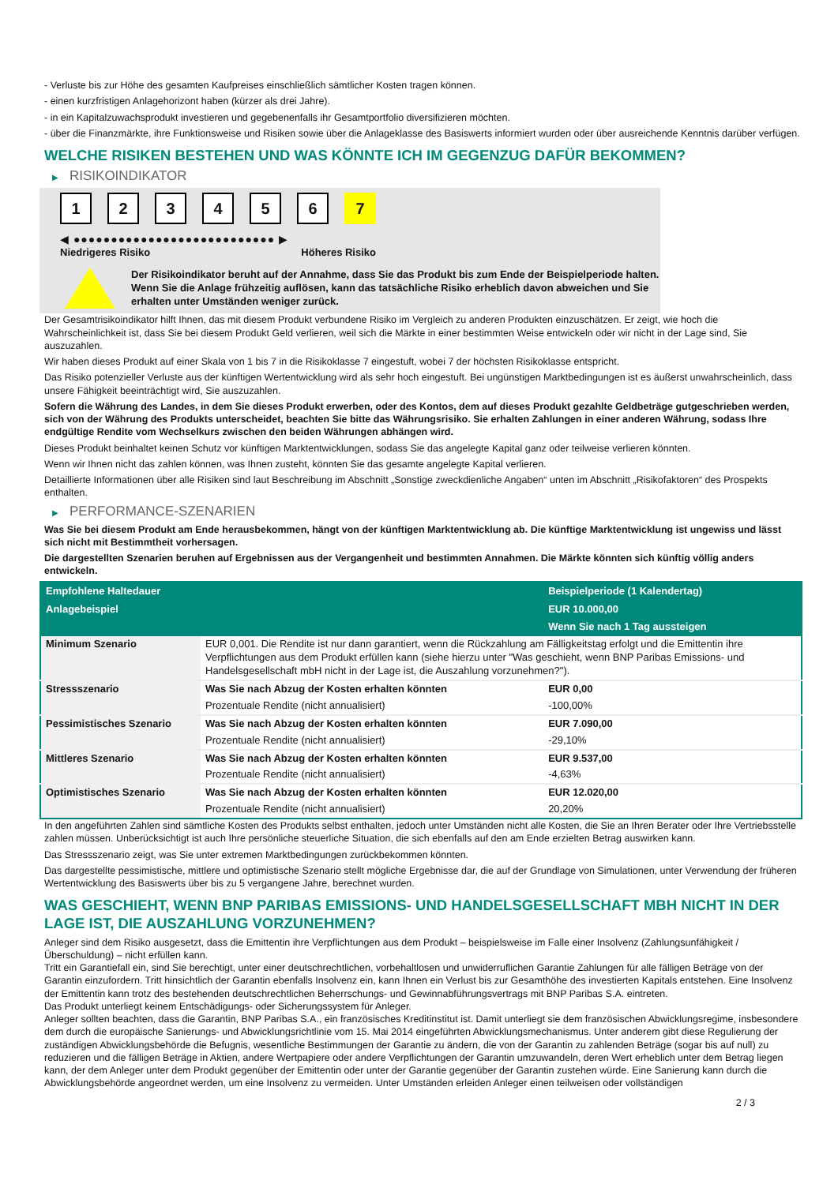- Verluste bis zur Höhe des gesamten Kaufpreises einschließlich sämtlicher Kosten tragen können.
- einen kurzfristigen Anlagehorizont haben (kürzer als drei Jahre).
- in ein Kapitalzuwachsprodukt investieren und gegebenenfalls ihr Gesamtportfolio diversifizieren möchten.
- über die Finanzmärkte, ihre Funktionsweise und Risiken sowie über die Anlageklasse des Basiswerts informiert wurden oder über ausreichende Kenntnis darüber verfügen.
WELCHE RISIKEN BESTEHEN UND WAS KÖNNTE ICH IM GEGENZUG DAFÜR BEKOMMEN?
▶ RISIKOINDIKATOR
1 2 3 4 5 6 7
◀ ●●●●●●●●●●●●●●●●●●●●●●●●●●● ▶
Niedrigeres Risiko Höheres Risiko
Der Risikoindikator beruht auf der Annahme, dass Sie das Produkt bis zum Ende der Beispielperiode halten.
Wenn Sie die Anlage frühzeitig auflösen, kann das tatsächliche Risiko erheblich davon abweichen und Sie erhalten unter Umständen weniger zurück.
Der Gesamtrisikoindikator hilft Ihnen, das mit diesem Produkt verbundene Risiko im Vergleich zu anderen Produkten einzuschätzen. Er zeigt, wie hoch die Wahrscheinlichkeit ist, dass Sie bei diesem Produkt Geld verlieren, weil sich die Märkte in einer bestimmten Weise entwickeln oder wir nicht in der Lage sind, Sie auszuzahlen.
Wir haben dieses Produkt auf einer Skala von 1 bis 7 in die Risikoklasse 7 eingestuft, wobei 7 der höchsten Risikoklasse entspricht.
Das Risiko potenzieller Verluste aus der künftigen Wertentwicklung wird als sehr hoch eingestuft. Bei ungünstigen Marktbedingungen ist es äußerst unwahrscheinlich, dass unsere Fähigkeit beeinträchtigt wird, Sie auszuzahlen.
Sofern die Währung des Landes, in dem Sie dieses Produkt erwerben, oder des Kontos, dem auf dieses Produkt gezahlte Geldbeträge gutgeschrieben werden, sich von der Währung des Produkts unterscheidet, beachten Sie bitte das Währungsrisiko. Sie erhalten Zahlungen in einer anderen Währung, sodass Ihre endgültige Rendite vom Wechselkurs zwischen den beiden Währungen abhängen wird.
Dieses Produkt beinhaltet keinen Schutz vor künftigen Marktentwicklungen, sodass Sie das angelegte Kapital ganz oder teilweise verlieren könnten.
Wenn wir Ihnen nicht das zahlen können, was Ihnen zusteht, könnten Sie das gesamte angelegte Kapital verlieren.
Detaillierte Informationen über alle Risiken sind laut Beschreibung im Abschnitt „Sonstige zweckdienliche Angaben“ unten im Abschnitt „Risikofaktoren“ des Prospekts enthalten.
▶ PERFORMANCE-SZENARIEN
Was Sie bei diesem Produkt am Ende herausbekommen, hängt von der künftigen Marktentwicklung ab. Die künftige Marktentwicklung ist ungewiss und lässt sich nicht mit Bestimmtheit vorhersagen.
Die dargestellten Szenarien beruhen auf Ergebnissen aus der Vergangenheit und bestimmten Annahmen. Die Märkte könnten sich künftig völlig anders entwickeln.
| Empfohlene Haltedauer | | Beispielperiode (1 Kalendertag) |
| --- | --- | --- |
| Anlagebeispiel | | EUR 10.000,00 |
| | | Wenn Sie nach 1 Tag aussteigen |
| Minimum Szenario | EUR 0,001. Die Rendite ist nur dann garantiert, wenn die Rückzahlung am Fälligkeitstag erfolgt und die Emittentin ihre Verpflichtungen aus dem Produkt erfüllen kann (siehe hierzu unter "Was geschieht, wenn BNP Paribas Emissions- und Handelsgesellschaft mbH nicht in der Lage ist, die Auszahlung vorzunehmen?"). | |
| Stressszenario | Was Sie nach Abzug der Kosten erhalten könnten | EUR 0,00 |
| | Prozentuale Rendite (nicht annualisiert) | -100,00% |
| Pessimistisches Szenario | Was Sie nach Abzug der Kosten erhalten könnten | EUR 7.090,00 |
| | Prozentuale Rendite (nicht annualisiert) | -29,10% |
| Mittleres Szenario | Was Sie nach Abzug der Kosten erhalten könnten | EUR 9.537,00 |
| | Prozentuale Rendite (nicht annualisiert) | -4,63% |
| Optimistisches Szenario | Was Sie nach Abzug der Kosten erhalten könnten | EUR 12.020,00 |
| | Prozentuale Rendite (nicht annualisiert) | 20,20% |
In den angeführten Zahlen sind sämtliche Kosten des Produkts selbst enthalten, jedoch unter Umständen nicht alle Kosten, die Sie an Ihren Berater oder Ihre Vertriebsstelle zahlen müssen. Unberücksichtigt ist auch Ihre persönliche steuerliche Situation, die sich ebenfalls auf den am Ende erzielten Betrag auswirken kann.
Das Stressszenario zeigt, was Sie unter extremen Marktbedingungen zurückbekommen könnten.
Das dargestellte pessimistische, mittlere und optimistische Szenario stellt mögliche Ergebnisse dar, die auf der Grundlage von Simulationen, unter Verwendung der früheren Wertentwicklung des Basiswerts über bis zu 5 vergangene Jahre, berechnet wurden.
WAS GESCHIEHT, WENN BNP PARIBAS EMISSIONS- UND HANDELSGESELLSCHAFT MBH NICHT IN DER LAGE IST, DIE AUSZAHLUNG VORZUNEHMEN?
Anleger sind dem Risiko ausgesetzt, dass die Emittentin ihre Verpflichtungen aus dem Produkt – beispielsweise im Falle einer Insolvenz (Zahlungsunfähigkeit / Überschuldung) – nicht erfüllen kann.
Tritt ein Garantiefall ein, sind Sie berechtigt, unter einer deutschrechtlichen, vorbehaltlosen und unwiderruflichen Garantie Zahlungen für alle fälligen Beträge von der Garantin einzufordern. Tritt hinsichtlich der Garantin ebenfalls Insolvenz ein, kann Ihnen ein Verlust bis zur Gesamthöhe des investierten Kapitals entstehen. Eine Insolvenz der Emittentin kann trotz des bestehenden deutschrechtlichen Beherrschungs- und Gewinnabführungsvertrags mit BNP Paribas S.A. eintreten.
Das Produkt unterliegt keinem Entschädigungs- oder Sicherungssystem für Anleger.
Anleger sollten beachten, dass die Garantin, BNP Paribas S.A., ein französisches Kreditinstitut ist. Damit unterliegt sie dem französischen Abwicklungsregime, insbesondere dem durch die europäische Sanierungs- und Abwicklungsrichtlinie vom 15. Mai 2014 eingeführten Abwicklungsmechanismus. Unter anderem gibt diese Regulierung der zuständigen Abwicklungsbehörde die Befugnis, wesentliche Bestimmungen der Garantie zu ändern, die von der Garantin zu zahlenden Beträge (sogar bis auf null) zu reduzieren und die fälligen Beträge in Aktien, andere Wertpapiere oder andere Verpflichtungen der Garantin umzuwandeln, deren Wert erheblich unter dem Betrag liegen kann, der dem Anleger unter dem Produkt gegenüber der Emittentin oder unter der Garantie gegenüber der Garantin zustehen würde. Eine Sanierung kann durch die Abwicklungsbehörde angeordnet werden, um eine Insolvenz zu vermeiden. Unter Umständen erleiden Anleger einen teilweisen oder vollständigen
2 / 3